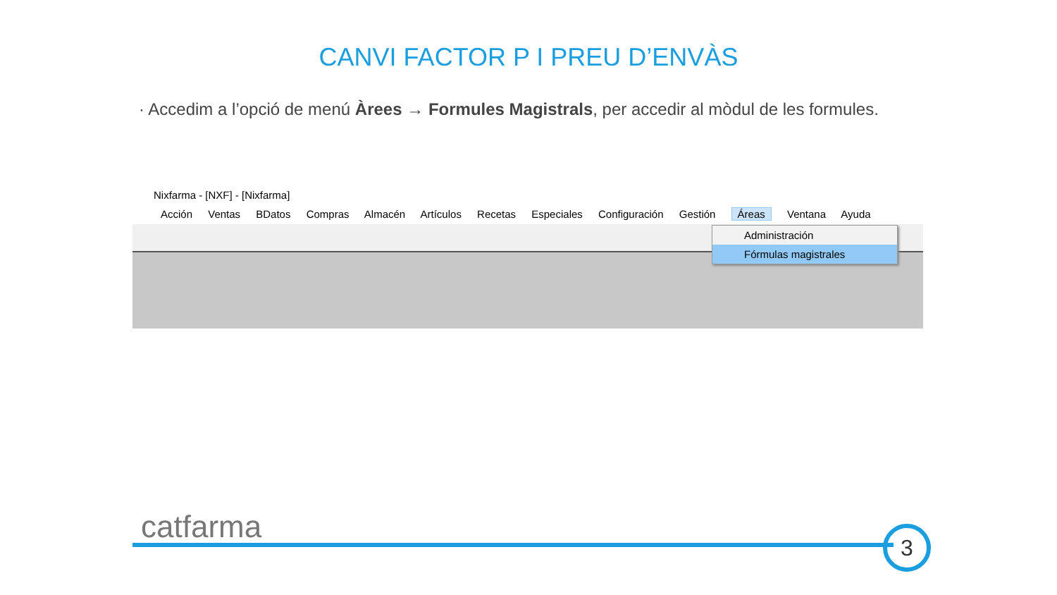CANVI FACTOR P I PREU D’ENVÀS
· Accedim a l’opció de menú Àrees → Formules Magistrals, per accedir al mòdul de les formules.
Nixfarma - [NXF] - [Nixfarma]
Acción Ventas BDatos Compras Almacén Artículos Recetas Especiales Configuración Gestión Áreas Ventana Ayuda
Administración
Fórmulas magistrales
catfarma 3